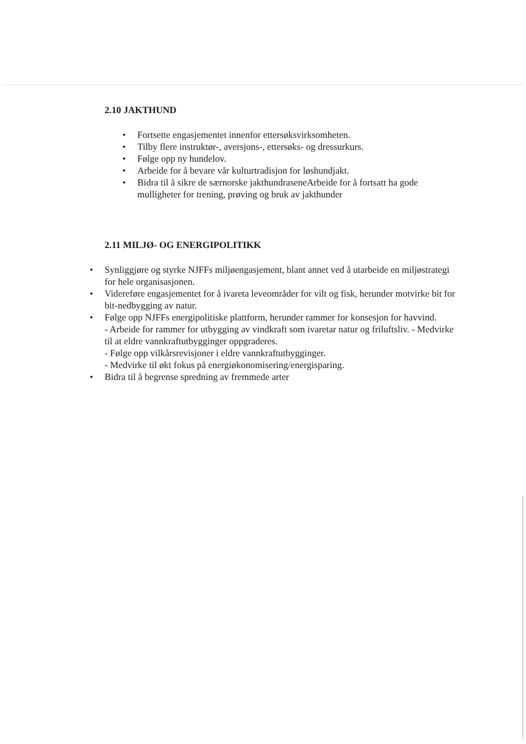2.10 JAKTHUND
• Fortsette engasjementet innenfor ettersøksvirksomheten.
• Tilby flere instruktør-, aversjons-, ettersøks- og dressurkurs.
• Følge opp ny hundelov.
• Arbeide for å bevare vår kulturtradisjon for løshundjakt.
• Bidra til å sikre de særnorske jakthundraseneArbeide for å fortsatt ha gode mulligheter for trening, prøving og bruk av jakthunder
2.11 MILJØ- OG ENERGIPOLITIKK
• Synliggjøre og styrke NJFFs miljøengasjement, blant annet ved å utarbeide en miljøstrategi for hele organisasjonen.
• Videreføre engasjementet for å ivareta leveområder for vilt og fisk, herunder motvirke bit for bit-nedbygging av natur.
• Følge opp NJFFs energipolitiske plattform, herunder rammer for konsesjon for havvind.
- Arbeide for rammer for utbygging av vindkraft som ivaretar natur og friluftsliv. - Medvirke til at eldre vannkraftutbygginger oppgraderes.
- Følge opp vilkårsrevisjoner i eldre vannkraftutbygginger.
- Medvirke til økt fokus på energiøkonomisering/energisparing.
• Bidra til å begrense spredning av fremmede arter